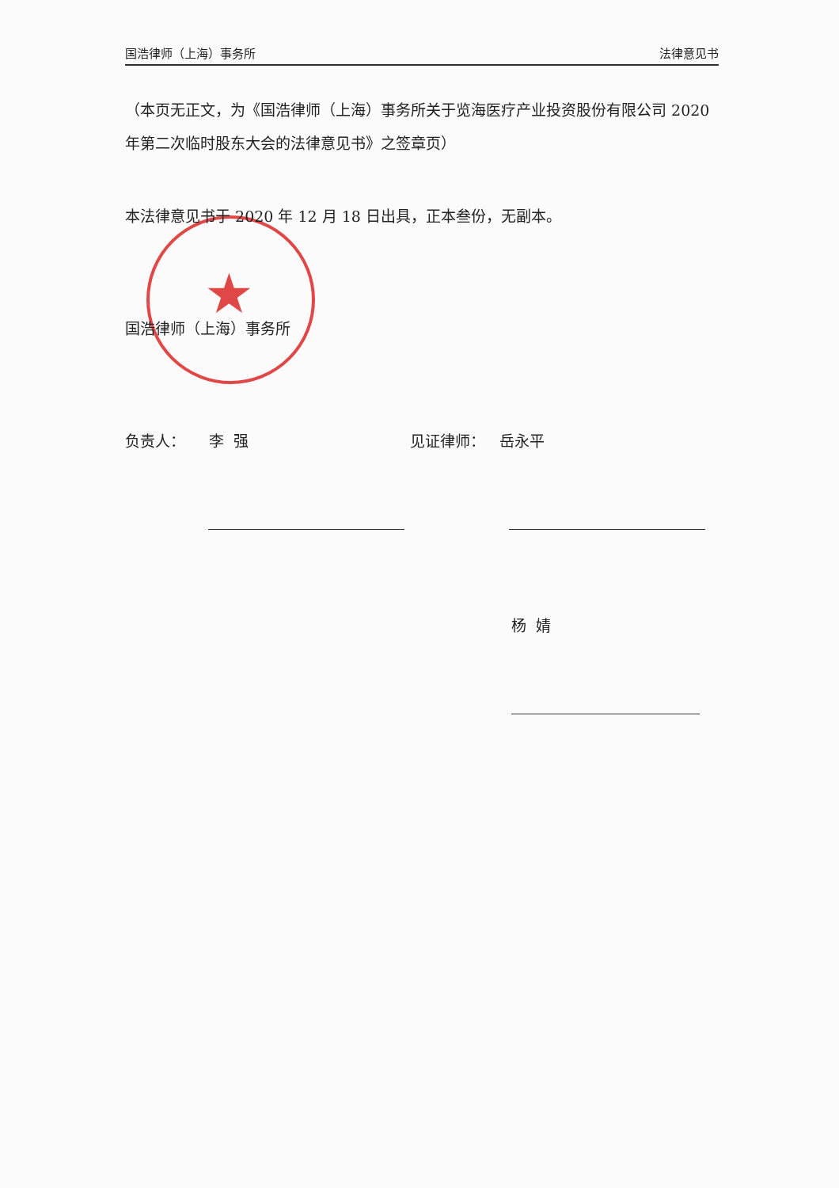国浩律师（上海）事务所 法律意见书
★
（本页无正文，为《国浩律师（上海）事务所关于览海医疗产业投资股份有限公司 2020 年第二次临时股东大会的法律意见书》之签章页）
本法律意见书于 2020 年 12 月 18 日出具，正本叁份，无副本。
国浩律师（上海）事务所
负责人： 李 强 见证律师： 岳永平
杨 婧